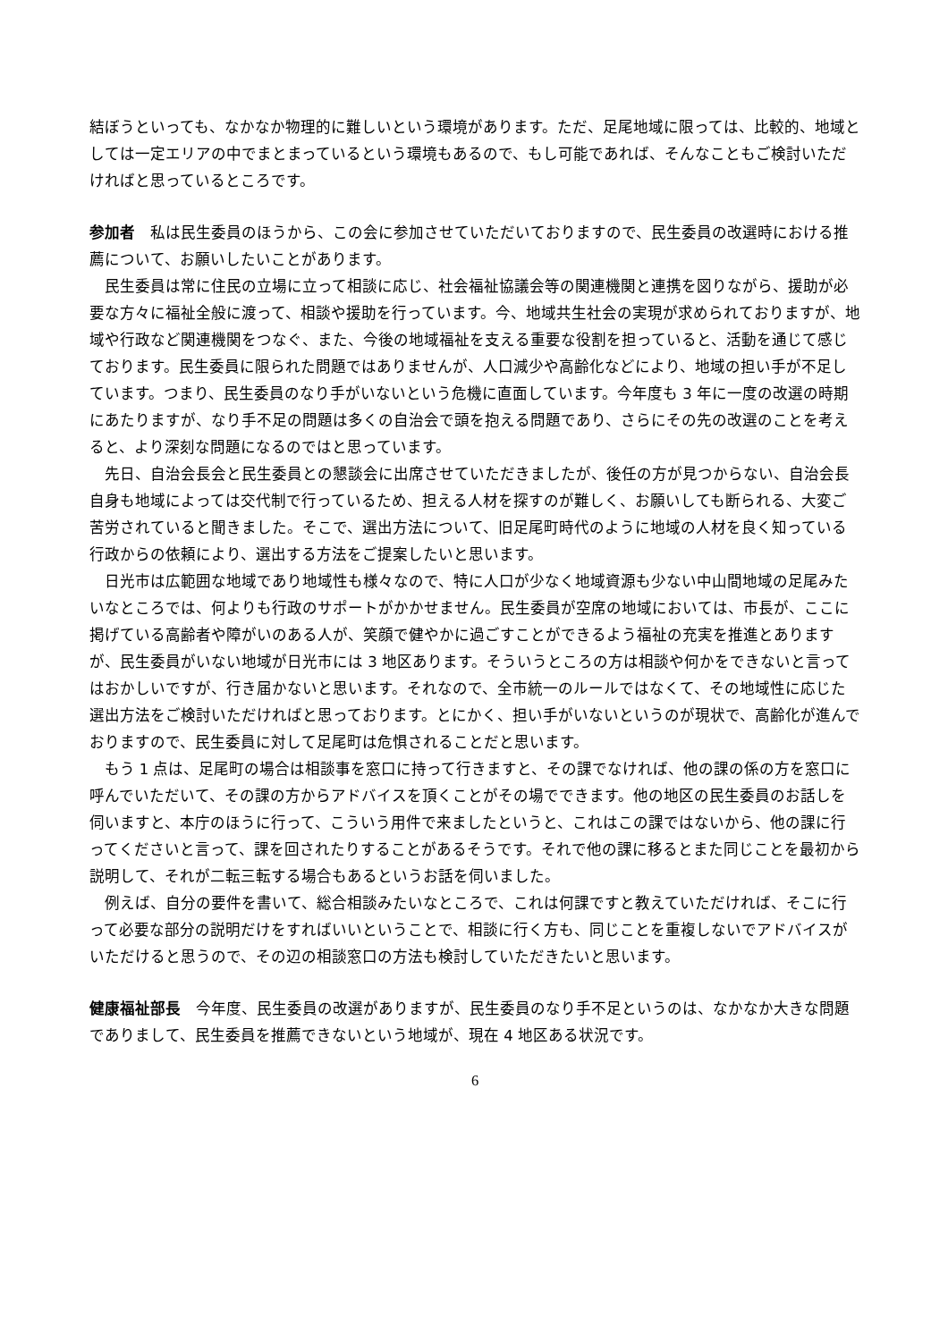結ぼうといっても、なかなか物理的に難しいという環境があります。ただ、足尾地域に限っては、比較的、地域としては一定エリアの中でまとまっているという環境もあるので、もし可能であれば、そんなこともご検討いただければと思っているところです。
参加者　私は民生委員のほうから、この会に参加させていただいておりますので、民生委員の改選時における推薦について、お願いしたいことがあります。
民生委員は常に住民の立場に立って相談に応じ、社会福祉協議会等の関連機関と連携を図りながら、援助が必要な方々に福祉全般に渡って、相談や援助を行っています。今、地域共生社会の実現が求められておりますが、地域や行政など関連機関をつなぐ、また、今後の地域福祉を支える重要な役割を担っていると、活動を通じて感じております。民生委員に限られた問題ではありませんが、人口減少や高齢化などにより、地域の担い手が不足しています。つまり、民生委員のなり手がいないという危機に直面しています。今年度も 3 年に一度の改選の時期にあたりますが、なり手不足の問題は多くの自治会で頭を抱える問題であり、さらにその先の改選のことを考えると、より深刻な問題になるのではと思っています。
先日、自治会長会と民生委員との懇談会に出席させていただきましたが、後任の方が見つからない、自治会長自身も地域によっては交代制で行っているため、担える人材を探すのが難しく、お願いしても断られる、大変ご苦労されていると聞きました。そこで、選出方法について、旧足尾町時代のように地域の人材を良く知っている行政からの依頼により、選出する方法をご提案したいと思います。
日光市は広範囲な地域であり地域性も様々なので、特に人口が少なく地域資源も少ない中山間地域の足尾みたいなところでは、何よりも行政のサポートがかかせません。民生委員が空席の地域においては、市長が、ここに掲げている高齢者や障がいのある人が、笑顔で健やかに過ごすことができるよう福祉の充実を推進とありますが、民生委員がいない地域が日光市には 3 地区あります。そういうところの方は相談や何かをできないと言ってはおかしいですが、行き届かないと思います。それなので、全市統一のルールではなくて、その地域性に応じた選出方法をご検討いただければと思っております。とにかく、担い手がいないというのが現状で、高齢化が進んでおりますので、民生委員に対して足尾町は危惧されることだと思います。
もう 1 点は、足尾町の場合は相談事を窓口に持って行きますと、その課でなければ、他の課の係の方を窓口に呼んでいただいて、その課の方からアドバイスを頂くことがその場でできます。他の地区の民生委員のお話しを伺いますと、本庁のほうに行って、こういう用件で来ましたというと、これはこの課ではないから、他の課に行ってくださいと言って、課を回されたりすることがあるそうです。それで他の課に移るとまた同じことを最初から説明して、それが二転三転する場合もあるというお話を伺いました。
例えば、自分の要件を書いて、総合相談みたいなところで、これは何課ですと教えていただければ、そこに行って必要な部分の説明だけをすればいいということで、相談に行く方も、同じことを重複しないでアドバイスがいただけると思うので、その辺の相談窓口の方法も検討していただきたいと思います。
健康福祉部長　今年度、民生委員の改選がありますが、民生委員のなり手不足というのは、なかなか大きな問題でありまして、民生委員を推薦できないという地域が、現在 4 地区ある状況です。
6